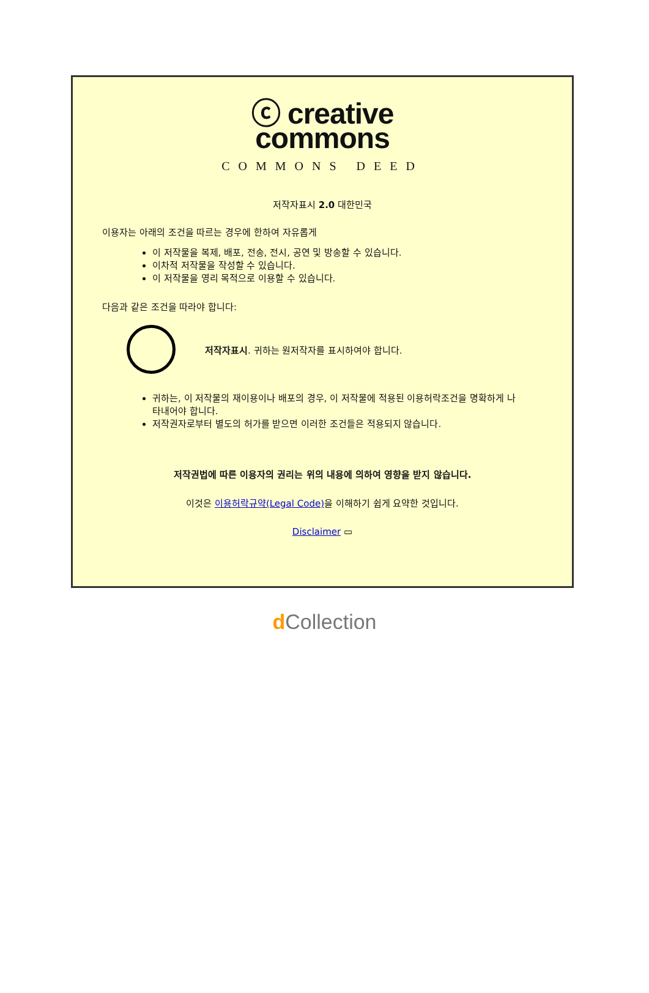ⓒ creative
commons
COMMONS DEED
저작자표시 2.0 대한민국
이용자는 아래의 조건을 따르는 경우에 한하여 자유롭게
이 저작물을 복제, 배포, 전송, 전시, 공연 및 방송할 수 있습니다.
이차적 저작물을 작성할 수 있습니다.
이 저작물을 영리 목적으로 이용할 수 있습니다.
다음과 같은 조건을 따라야 합니다:
저작자표시. 귀하는 원저작자를 표시하여야 합니다.
귀하는, 이 저작물의 재이용이나 배포의 경우, 이 저작물에 적용된 이용허락조건을 명확하게 나타내어야 합니다.
저작권자로부터 별도의 허가를 받으면 이러한 조건들은 적용되지 않습니다.
저작권법에 따른 이용자의 권리는 위의 내용에 의하여 영향을 받지 않습니다.
이것은 이용허락규약(Legal Code) 을 이해하기 쉽게 요약한 것입니다.
Disclaimer ▭
d Collection